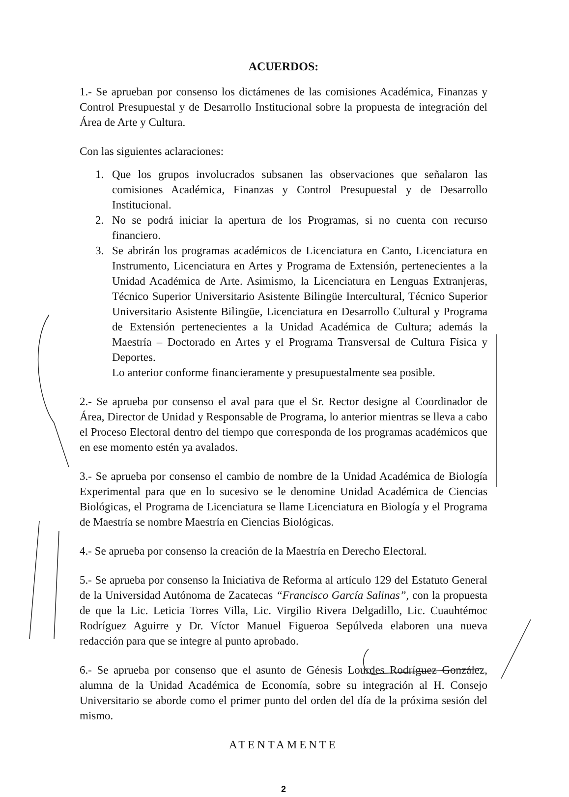ACUERDOS:
1.- Se aprueban por consenso los dictámenes de las comisiones Académica, Finanzas y Control Presupuestal y de Desarrollo Institucional sobre la propuesta de integración del Área de Arte y Cultura.
Con las siguientes aclaraciones:
1. Que los grupos involucrados subsanen las observaciones que señalaron las comisiones Académica, Finanzas y Control Presupuestal y de Desarrollo Institucional.
2. No se podrá iniciar la apertura de los Programas, si no cuenta con recurso financiero.
3. Se abrirán los programas académicos de Licenciatura en Canto, Licenciatura en Instrumento, Licenciatura en Artes y Programa de Extensión, pertenecientes a la Unidad Académica de Arte. Asimismo, la Licenciatura en Lenguas Extranjeras, Técnico Superior Universitario Asistente Bilingüe Intercultural, Técnico Superior Universitario Asistente Bilingüe, Licenciatura en Desarrollo Cultural y Programa de Extensión pertenecientes a la Unidad Académica de Cultura; además la Maestría – Doctorado en Artes y el Programa Transversal de Cultura Física y Deportes.
Lo anterior conforme financieramente y presupuestalmente sea posible.
2.- Se aprueba por consenso el aval para que el Sr. Rector designe al Coordinador de Área, Director de Unidad y Responsable de Programa, lo anterior mientras se lleva a cabo el Proceso Electoral dentro del tiempo que corresponda de los programas académicos que en ese momento estén ya avalados.
3.- Se aprueba por consenso el cambio de nombre de la Unidad Académica de Biología Experimental para que en lo sucesivo se le denomine Unidad Académica de Ciencias Biológicas, el Programa de Licenciatura se llame Licenciatura en Biología y el Programa de Maestría se nombre Maestría en Ciencias Biológicas.
4.- Se aprueba por consenso la creación de la Maestría en Derecho Electoral.
5.- Se aprueba por consenso la Iniciativa de Reforma al artículo 129 del Estatuto General de la Universidad Autónoma de Zacatecas “Francisco García Salinas”, con la propuesta de que la Lic. Leticia Torres Villa, Lic. Virgilio Rivera Delgadillo, Lic. Cuauhtémoc Rodríguez Aguirre y Dr. Víctor Manuel Figueroa Sepúlveda elaboren una nueva redacción para que se integre al punto aprobado.
6.- Se aprueba por consenso que el asunto de Génesis Lourdes Rodríguez González, alumna de la Unidad Académica de Economía, sobre su integración al H. Consejo Universitario se aborde como el primer punto del orden del día de la próxima sesión del mismo.
ATENTAMENTE
2